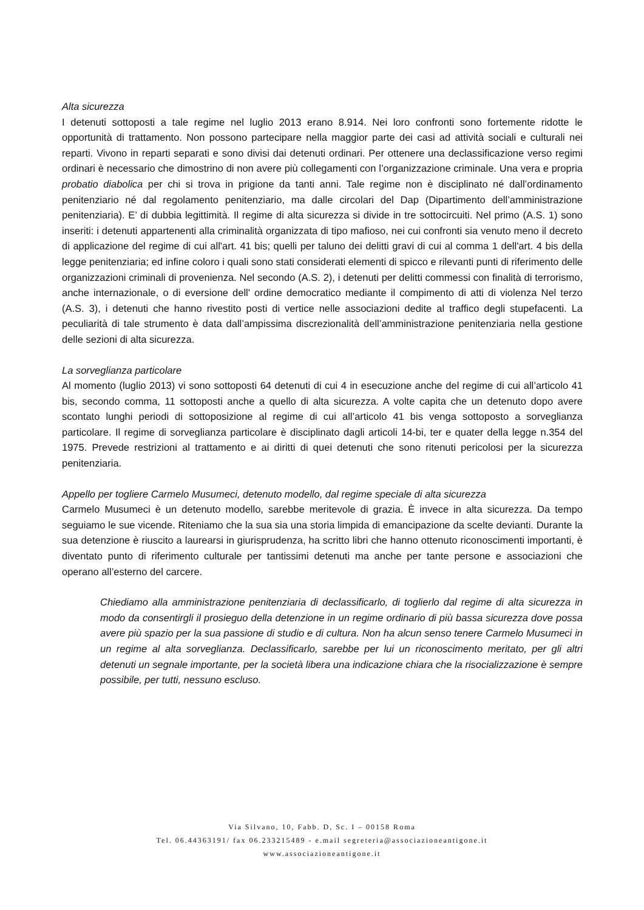Alta sicurezza
I detenuti sottoposti a tale regime nel luglio 2013 erano 8.914. Nei loro confronti sono fortemente ridotte le opportunità di trattamento. Non possono partecipare nella maggior parte dei casi ad attività sociali e culturali nei reparti. Vivono in reparti separati e sono divisi dai detenuti ordinari. Per ottenere una declassificazione verso regimi ordinari è necessario che dimostrino di non avere più collegamenti con l’organizzazione criminale. Una vera e propria probatio diabolica per chi si trova in prigione da tanti anni. Tale regime non è disciplinato né dall’ordinamento penitenziario né dal regolamento penitenziario, ma dalle circolari del Dap (Dipartimento dell’amministrazione penitenziaria). E’ di dubbia legittimità. Il regime di alta sicurezza si divide in tre sottocircuiti. Nel primo (A.S. 1) sono inseriti: i detenuti appartenenti alla criminalità organizzata di tipo mafioso, nei cui confronti sia venuto meno il decreto di applicazione del regime di cui all'art. 41 bis; quelli per taluno dei delitti gravi di cui al comma 1 dell'art. 4 bis della legge penitenziaria; ed infine coloro i quali sono stati considerati elementi di spicco e rilevanti punti di riferimento delle organizzazioni criminali di provenienza. Nel secondo (A.S. 2), i detenuti per delitti commessi con finalità di terrorismo, anche internazionale, o di eversione dell' ordine democratico mediante il compimento di atti di violenza Nel terzo (A.S. 3), i detenuti che hanno rivestito posti di vertice nelle associazioni dedite al traffico degli stupefacenti. La peculiarità di tale strumento è data dall’ampissima discrezionalità dell’amministrazione penitenziaria nella gestione delle sezioni di alta sicurezza.
La sorveglianza particolare
Al momento (luglio 2013) vi sono sottoposti 64 detenuti di cui 4 in esecuzione anche del regime di cui all’articolo 41 bis, secondo comma, 11 sottoposti anche a quello di alta sicurezza. A volte capita che un detenuto dopo avere scontato lunghi periodi di sottoposizione al regime di cui all’articolo 41 bis venga sottoposto a sorveglianza particolare. Il regime di sorveglianza particolare è disciplinato dagli articoli 14-bi, ter e quater della legge n.354 del 1975. Prevede restrizioni al trattamento e ai diritti di quei detenuti che sono ritenuti pericolosi per la sicurezza penitenziaria.
Appello per togliere Carmelo Musumeci, detenuto modello, dal regime speciale di alta sicurezza
Carmelo Musumeci è un detenuto modello, sarebbe meritevole di grazia. È invece in alta sicurezza. Da tempo seguiamo le sue vicende. Riteniamo che la sua sia una storia limpida di emancipazione da scelte devianti. Durante la sua detenzione è riuscito a laurearsi in giurisprudenza, ha scritto libri che hanno ottenuto riconoscimenti importanti, è diventato punto di riferimento culturale per tantissimi detenuti ma anche per tante persone e associazioni che operano all’esterno del carcere.
Chiediamo alla amministrazione penitenziaria di declassificarlo, di toglierlo dal regime di alta sicurezza in modo da consentirgli il prosieguo della detenzione in un regime ordinario di più bassa sicurezza dove possa avere più spazio per la sua passione di studio e di cultura. Non ha alcun senso tenere Carmelo Musumeci in un regime al alta sorveglianza. Declassificarlo, sarebbe per lui un riconoscimento meritato, per gli altri detenuti un segnale importante, per la società libera una indicazione chiara che la risocializzazione è sempre possibile, per tutti, nessuno escluso.
Via Silvano, 10, Fabb. D, Sc. I – 00158 Roma
Tel. 06.44363191/ fax 06.233215489 - e.mail segreteria@associazioneantigone.it
www.associazioneantigone.it